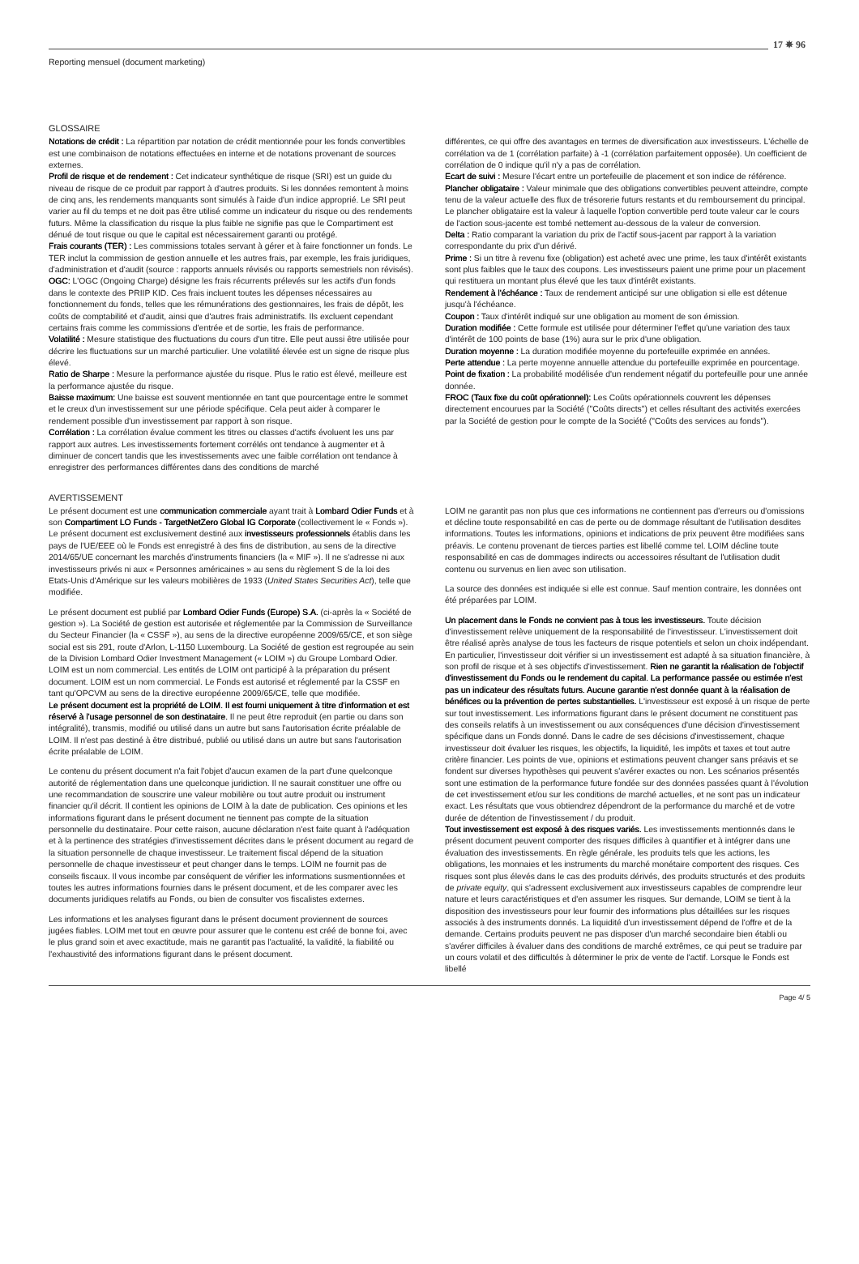Reporting mensuel (document marketing)
17 ✵ 96
GLOSSAIRE
Notations de crédit : La répartition par notation de crédit mentionnée pour les fonds convertibles est une combinaison de notations effectuées en interne et de notations provenant de sources externes.
Profil de risque et de rendement : Cet indicateur synthétique de risque (SRI) est un guide du niveau de risque de ce produit par rapport à d'autres produits. Si les données remontent à moins de cinq ans, les rendements manquants sont simulés à l'aide d'un indice approprié. Le SRI peut varier au fil du temps et ne doit pas être utilisé comme un indicateur du risque ou des rendements futurs. Même la classification du risque la plus faible ne signifie pas que le Compartiment est dénué de tout risque ou que le capital est nécessairement garanti ou protégé.
Frais courants (TER) : Les commissions totales servant à gérer et à faire fonctionner un fonds. Le TER inclut la commission de gestion annuelle et les autres frais, par exemple, les frais juridiques, d'administration et d'audit (source : rapports annuels révisés ou rapports semestriels non révisés).
OGC: L'OGC (Ongoing Charge) désigne les frais récurrents prélevés sur les actifs d'un fonds dans le contexte des PRIIP KID. Ces frais incluent toutes les dépenses nécessaires au fonctionnement du fonds, telles que les rémunérations des gestionnaires, les frais de dépôt, les coûts de comptabilité et d'audit, ainsi que d'autres frais administratifs. Ils excluent cependant certains frais comme les commissions d'entrée et de sortie, les frais de performance.
Volatilité : Mesure statistique des fluctuations du cours d'un titre. Elle peut aussi être utilisée pour décrire les fluctuations sur un marché particulier. Une volatilité élevée est un signe de risque plus élevé.
Ratio de Sharpe : Mesure la performance ajustée du risque. Plus le ratio est élevé, meilleure est la performance ajustée du risque.
Baisse maximum: Une baisse est souvent mentionnée en tant que pourcentage entre le sommet et le creux d'un investissement sur une période spécifique. Cela peut aider à comparer le rendement possible d'un investissement par rapport à son risque.
Corrélation : La corrélation évalue comment les titres ou classes d'actifs évoluent les uns par rapport aux autres. Les investissements fortement corrélés ont tendance à augmenter et à diminuer de concert tandis que les investissements avec une faible corrélation ont tendance à enregistrer des performances différentes dans des conditions de marché
différentes, ce qui offre des avantages en termes de diversification aux investisseurs. L'échelle de corrélation va de 1 (corrélation parfaite) à -1 (corrélation parfaitement opposée). Un coefficient de corrélation de 0 indique qu'il n'y a pas de corrélation.
Ecart de suivi : Mesure l'écart entre un portefeuille de placement et son indice de référence.
Plancher obligataire : Valeur minimale que des obligations convertibles peuvent atteindre, compte tenu de la valeur actuelle des flux de trésorerie futurs restants et du remboursement du principal. Le plancher obligataire est la valeur à laquelle l'option convertible perd toute valeur car le cours de l'action sous-jacente est tombé nettement au-dessous de la valeur de conversion.
Delta : Ratio comparant la variation du prix de l'actif sous-jacent par rapport à la variation correspondante du prix d'un dérivé.
Prime : Si un titre à revenu fixe (obligation) est acheté avec une prime, les taux d'intérêt existants sont plus faibles que le taux des coupons. Les investisseurs paient une prime pour un placement qui restituera un montant plus élevé que les taux d'intérêt existants.
Rendement à l'échéance : Taux de rendement anticipé sur une obligation si elle est détenue jusqu'à l'échéance.
Coupon : Taux d'intérêt indiqué sur une obligation au moment de son émission.
Duration modifiée : Cette formule est utilisée pour déterminer l'effet qu'une variation des taux d'intérêt de 100 points de base (1%) aura sur le prix d'une obligation.
Duration moyenne : La duration modifiée moyenne du portefeuille exprimée en années.
Perte attendue : La perte moyenne annuelle attendue du portefeuille exprimée en pourcentage.
Point de fixation : La probabilité modélisée d'un rendement négatif du portefeuille pour une année donnée.
FROC (Taux fixe du coût opérationnel): Les Coûts opérationnels couvrent les dépenses directement encourues par la Société ("Coûts directs") et celles résultant des activités exercées par la Société de gestion pour le compte de la Société ("Coûts des services au fonds").
AVERTISSEMENT
Le présent document est une communication commerciale ayant trait à Lombard Odier Funds et à son Compartiment LO Funds - TargetNetZero Global IG Corporate (collectivement le « Fonds »). Le présent document est exclusivement destiné aux investisseurs professionnels établis dans les pays de l'UE/EEE où le Fonds est enregistré à des fins de distribution, au sens de la directive 2014/65/UE concernant les marchés d'instruments financiers (la « MIF »). Il ne s'adresse ni aux investisseurs privés ni aux « Personnes américaines » au sens du règlement S de la loi des Etats-Unis d'Amérique sur les valeurs mobilières de 1933 (United States Securities Act), telle que modifiée.
Le présent document est publié par Lombard Odier Funds (Europe) S.A. (ci-après la « Société de gestion »). La Société de gestion est autorisée et réglementée par la Commission de Surveillance du Secteur Financier (la « CSSF »), au sens de la directive européenne 2009/65/CE, et son siège social est sis 291, route d'Arlon, L-1150 Luxembourg. La Société de gestion est regroupée au sein de la Division Lombard Odier Investment Management (« LOIM ») du Groupe Lombard Odier. LOIM est un nom commercial. Les entités de LOIM ont participé à la préparation du présent document. LOIM est un nom commercial. Le Fonds est autorisé et réglementé par la CSSF en tant qu'OPCVM au sens de la directive européenne 2009/65/CE, telle que modifiée.
Le présent document est la propriété de LOIM. Il est fourni uniquement à titre d'information et est réservé à l'usage personnel de son destinataire. Il ne peut être reproduit (en partie ou dans son intégralité), transmis, modifié ou utilisé dans un autre but sans l'autorisation écrite préalable de LOIM. Il n'est pas destiné à être distribué, publié ou utilisé dans un autre but sans l'autorisation écrite préalable de LOIM.
Le contenu du présent document n'a fait l'objet d'aucun examen de la part d'une quelconque autorité de réglementation dans une quelconque juridiction. Il ne saurait constituer une offre ou une recommandation de souscrire une valeur mobilière ou tout autre produit ou instrument financier qu'il décrit. Il contient les opinions de LOIM à la date de publication. Ces opinions et les informations figurant dans le présent document ne tiennent pas compte de la situation personnelle du destinataire. Pour cette raison, aucune déclaration n'est faite quant à l'adéquation et à la pertinence des stratégies d'investissement décrites dans le présent document au regard de la situation personnelle de chaque investisseur. Le traitement fiscal dépend de la situation personnelle de chaque investisseur et peut changer dans le temps. LOIM ne fournit pas de conseils fiscaux. Il vous incombe par conséquent de vérifier les informations susmentionnées et toutes les autres informations fournies dans le présent document, et de les comparer avec les documents juridiques relatifs au Fonds, ou bien de consulter vos fiscalistes externes.
Les informations et les analyses figurant dans le présent document proviennent de sources jugées fiables. LOIM met tout en œuvre pour assurer que le contenu est créé de bonne foi, avec le plus grand soin et avec exactitude, mais ne garantit pas l'actualité, la validité, la fiabilité ou l'exhaustivité des informations figurant dans le présent document.
LOIM ne garantit pas non plus que ces informations ne contiennent pas d'erreurs ou d'omissions et décline toute responsabilité en cas de perte ou de dommage résultant de l'utilisation desdites informations. Toutes les informations, opinions et indications de prix peuvent être modifiées sans préavis. Le contenu provenant de tierces parties est libellé comme tel. LOIM décline toute responsabilité en cas de dommages indirects ou accessoires résultant de l'utilisation dudit contenu ou survenus en lien avec son utilisation.
La source des données est indiquée si elle est connue. Sauf mention contraire, les données ont été préparées par LOIM.
Un placement dans le Fonds ne convient pas à tous les investisseurs. Toute décision d'investissement relève uniquement de la responsabilité de l'investisseur. L'investissement doit être réalisé après analyse de tous les facteurs de risque potentiels et selon un choix indépendant. En particulier, l'investisseur doit vérifier si un investissement est adapté à sa situation financière, à son profil de risque et à ses objectifs d'investissement. Rien ne garantit la réalisation de l'objectif d'investissement du Fonds ou le rendement du capital. La performance passée ou estimée n'est pas un indicateur des résultats futurs. Aucune garantie n'est donnée quant à la réalisation de bénéfices ou la prévention de pertes substantielles. L'investisseur est exposé à un risque de perte sur tout investissement. Les informations figurant dans le présent document ne constituent pas des conseils relatifs à un investissement ou aux conséquences d'une décision d'investissement spécifique dans un Fonds donné. Dans le cadre de ses décisions d'investissement, chaque investisseur doit évaluer les risques, les objectifs, la liquidité, les impôts et taxes et tout autre critère financier. Les points de vue, opinions et estimations peuvent changer sans préavis et se fondent sur diverses hypothèses qui peuvent s'avérer exactes ou non. Les scénarios présentés sont une estimation de la performance future fondée sur des données passées quant à l'évolution de cet investissement et/ou sur les conditions de marché actuelles, et ne sont pas un indicateur exact. Les résultats que vous obtiendrez dépendront de la performance du marché et de votre durée de détention de l'investissement / du produit.
Tout investissement est exposé à des risques variés. Les investissements mentionnés dans le présent document peuvent comporter des risques difficiles à quantifier et à intégrer dans une évaluation des investissements. En règle générale, les produits tels que les actions, les obligations, les monnaies et les instruments du marché monétaire comportent des risques. Ces risques sont plus élevés dans le cas des produits dérivés, des produits structurés et des produits de private equity, qui s'adressent exclusivement aux investisseurs capables de comprendre leur nature et leurs caractéristiques et d'en assumer les risques. Sur demande, LOIM se tient à la disposition des investisseurs pour leur fournir des informations plus détaillées sur les risques associés à des instruments donnés. La liquidité d'un investissement dépend de l'offre et de la demande. Certains produits peuvent ne pas disposer d'un marché secondaire bien établi ou s'avérer difficiles à évaluer dans des conditions de marché extrêmes, ce qui peut se traduire par un cours volatil et des difficultés à déterminer le prix de vente de l'actif. Lorsque le Fonds est libellé
Page 4/ 5